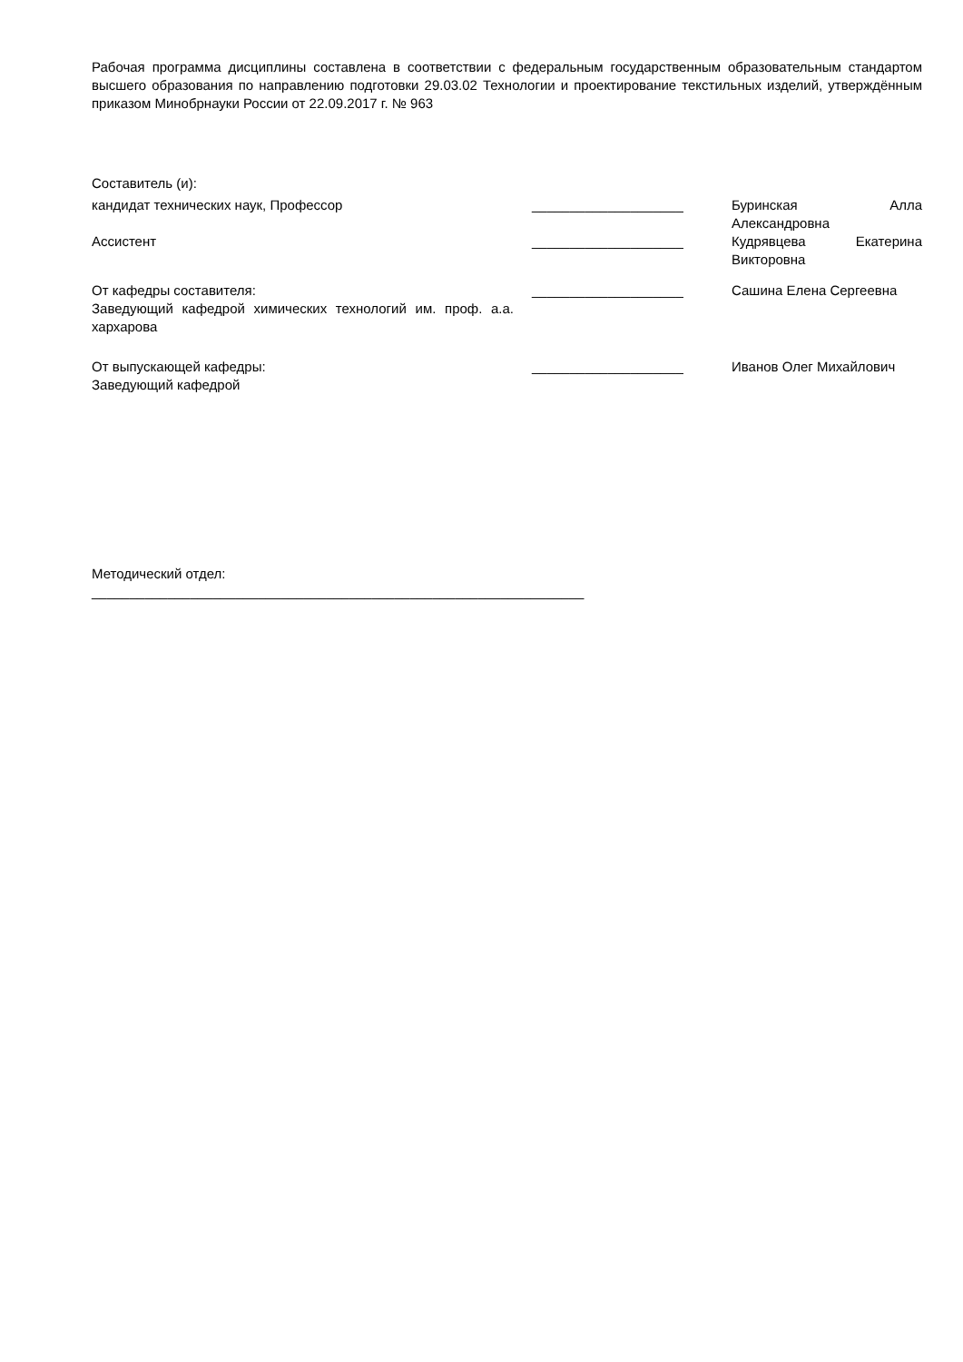Рабочая программа дисциплины составлена в соответствии с федеральным государственным образовательным стандартом высшего образования по направлению подготовки 29.03.02 Технологии и проектирование текстильных изделий, утверждённым приказом Минобрнауки России от 22.09.2017 г. № 963
Составитель (и):
| кандидат технических наук, Профессор | ____________________ | Буринская Алла Александровна |
| Ассистент | ____________________ | Кудрявцева Екатерина Викторовна |
| От кафедры составителя: Заведующий кафедрой химических технологий им. проф. а.а. хархарова | ____________________ | Сашина Елена Сергеевна |
| От выпускающей кафедры: Заведующий кафедрой | ____________________ | Иванов Олег Михайлович |
Методический отдел:
_________________________________________________________________